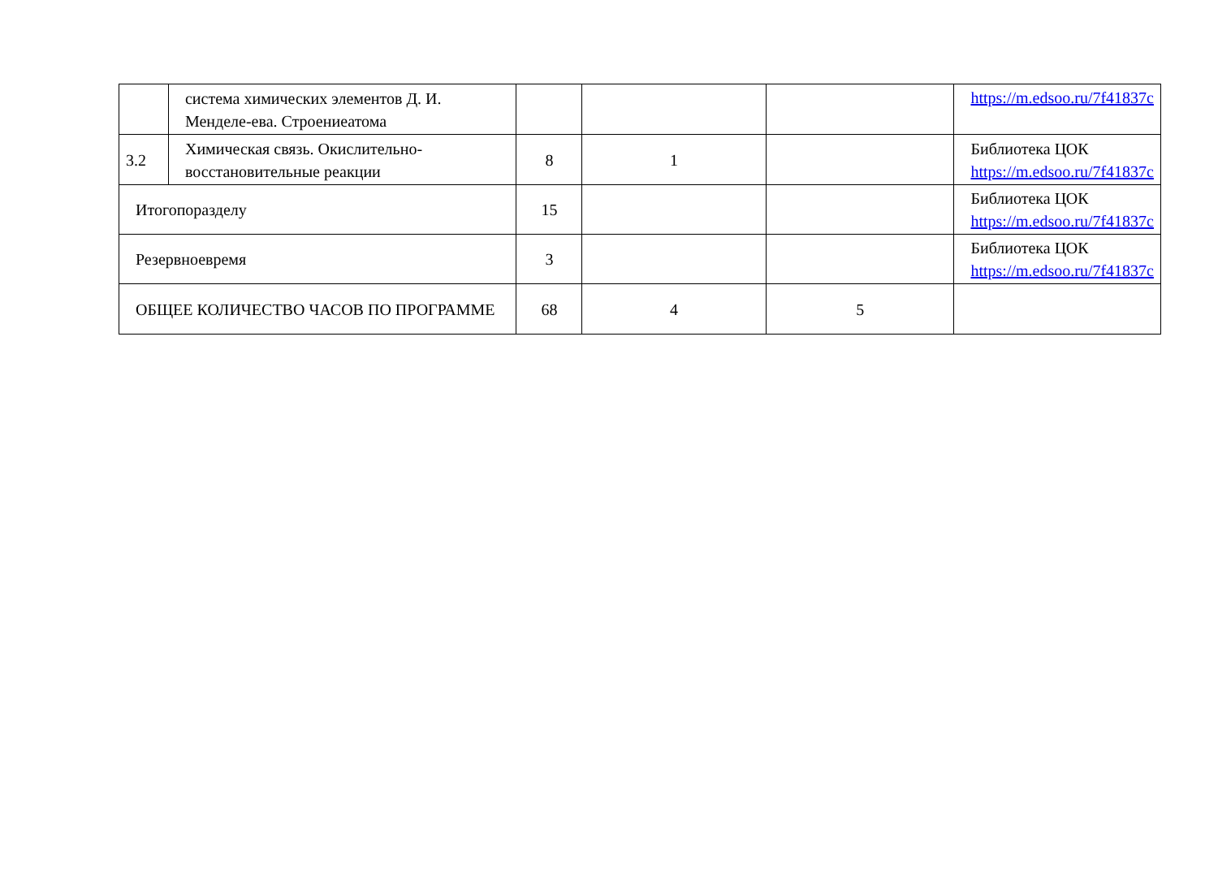| | система химических элементов Д. И. Менделе-ева. Строениеатома | | | | https://m.edsoo.ru/7f41837c |
| 3.2 | Химическая связь. Окислительно-восстановительные реакции | 8 | 1 | | Библиотека ЦОК https://m.edsoo.ru/7f41837c |
| Итогопоразделу | | 15 | | | Библиотека ЦОК https://m.edsoo.ru/7f41837c |
| Резервноевремя | | 3 | | | Библиотека ЦОК https://m.edsoo.ru/7f41837c |
| ОБЩЕЕ КОЛИЧЕСТВО ЧАСОВ ПО ПРОГРАММЕ | | 68 | 4 | 5 | |